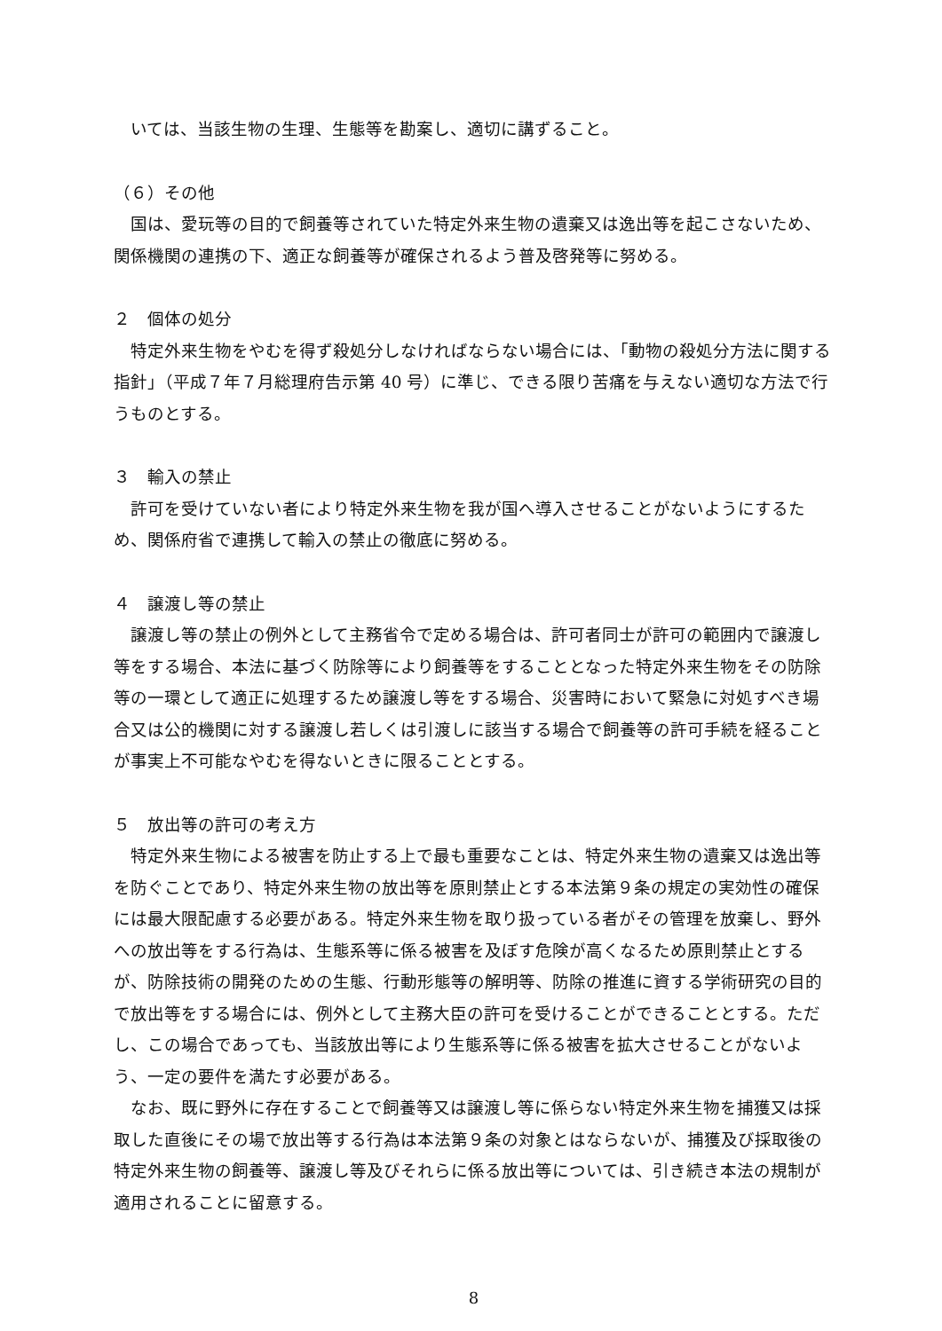いては、当該生物の生理、生態等を勘案し、適切に講ずること。
（６）その他
　国は、愛玩等の目的で飼養等されていた特定外来生物の遺棄又は逸出等を起こさないため、関係機関の連携の下、適正な飼養等が確保されるよう普及啓発等に努める。
２　個体の処分
　特定外来生物をやむを得ず殺処分しなければならない場合には、「動物の殺処分方法に関する指針」（平成７年７月総理府告示第 40 号）に準じ、できる限り苦痛を与えない適切な方法で行うものとする。
３　輸入の禁止
　許可を受けていない者により特定外来生物を我が国へ導入させることがないようにするため、関係府省で連携して輸入の禁止の徹底に努める。
４　譲渡し等の禁止
　譲渡し等の禁止の例外として主務省令で定める場合は、許可者同士が許可の範囲内で譲渡し等をする場合、本法に基づく防除等により飼養等をすることとなった特定外来生物をその防除等の一環として適正に処理するため譲渡し等をする場合、災害時において緊急に対処すべき場合又は公的機関に対する譲渡し若しくは引渡しに該当する場合で飼養等の許可手続を経ることが事実上不可能なやむを得ないときに限ることとする。
５　放出等の許可の考え方
　特定外来生物による被害を防止する上で最も重要なことは、特定外来生物の遺棄又は逸出等を防ぐことであり、特定外来生物の放出等を原則禁止とする本法第９条の規定の実効性の確保には最大限配慮する必要がある。特定外来生物を取り扱っている者がその管理を放棄し、野外への放出等をする行為は、生態系等に係る被害を及ぼす危険が高くなるため原則禁止とするが、防除技術の開発のための生態、行動形態等の解明等、防除の推進に資する学術研究の目的で放出等をする場合には、例外として主務大臣の許可を受けることができることとする。ただし、この場合であっても、当該放出等により生態系等に係る被害を拡大させることがないよう、一定の要件を満たす必要がある。
　なお、既に野外に存在することで飼養等又は譲渡し等に係らない特定外来生物を捕獲又は採取した直後にその場で放出等する行為は本法第９条の対象とはならないが、捕獲及び採取後の特定外来生物の飼養等、譲渡し等及びそれらに係る放出等については、引き続き本法の規制が適用されることに留意する。
8